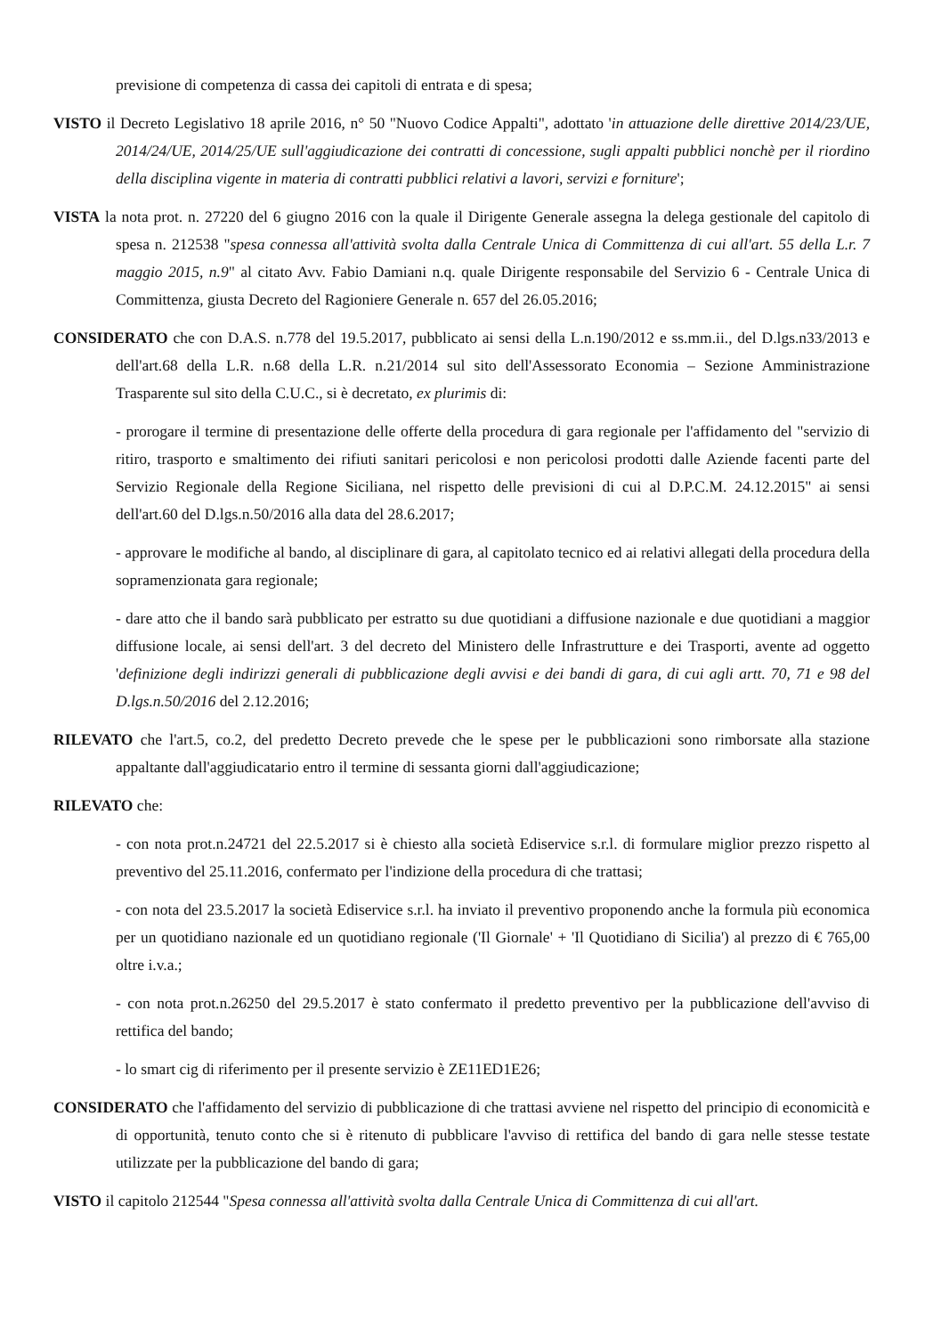previsione di competenza di cassa dei capitoli di entrata e di spesa;
VISTO il Decreto Legislativo 18 aprile 2016, n° 50 "Nuovo Codice Appalti", adottato 'in attuazione delle direttive 2014/23/UE, 2014/24/UE, 2014/25/UE sull'aggiudicazione dei contratti di concessione, sugli appalti pubblici nonchè per il riordino della disciplina vigente in materia di contratti pubblici relativi a lavori, servizi e forniture';
VISTA la nota prot. n. 27220 del 6 giugno 2016 con la quale il Dirigente Generale assegna la delega gestionale del capitolo di spesa n. 212538 "spesa connessa all'attività svolta dalla Centrale Unica di Committenza di cui all'art. 55 della L.r. 7 maggio 2015, n.9" al citato Avv. Fabio Damiani n.q. quale Dirigente responsabile del Servizio 6 - Centrale Unica di Committenza, giusta Decreto del Ragioniere Generale n. 657 del 26.05.2016;
CONSIDERATO che con D.A.S. n.778 del 19.5.2017, pubblicato ai sensi della L.n.190/2012 e ss.mm.ii., del D.lgs.n33/2013 e dell'art.68 della L.R. n.68 della L.R. n.21/2014 sul sito dell'Assessorato Economia – Sezione Amministrazione Trasparente sul sito della C.U.C., si è decretato, ex plurimis di:
- prorogare il termine di presentazione delle offerte della procedura di gara regionale per l'affidamento del "servizio di ritiro, trasporto e smaltimento dei rifiuti sanitari pericolosi e non pericolosi prodotti dalle Aziende facenti parte del Servizio Regionale della Regione Siciliana, nel rispetto delle previsioni di cui al D.P.C.M. 24.12.2015" ai sensi dell'art.60 del D.lgs.n.50/2016 alla data del 28.6.2017;
- approvare le modifiche al bando, al disciplinare di gara, al capitolato tecnico ed ai relativi allegati della procedura della sopramenzionata gara regionale;
- dare atto che il bando sarà pubblicato per estratto su due quotidiani a diffusione nazionale e due quotidiani a maggior diffusione locale, ai sensi dell'art. 3 del decreto del Ministero delle Infrastrutture e dei Trasporti, avente ad oggetto 'definizione degli indirizzi generali di pubblicazione degli avvisi e dei bandi di gara, di cui agli artt. 70, 71 e 98 del D.lgs.n.50/2016 del 2.12.2016;
RILEVATO che l'art.5, co.2, del predetto Decreto prevede che le spese per le pubblicazioni sono rimborsate alla stazione appaltante dall'aggiudicatario entro il termine di sessanta giorni dall'aggiudicazione;
RILEVATO che:
- con nota prot.n.24721 del 22.5.2017 si è chiesto alla società Ediservice s.r.l. di formulare miglior prezzo rispetto al preventivo del 25.11.2016, confermato per l'indizione della procedura di che trattasi;
- con nota del 23.5.2017 la società Ediservice s.r.l. ha inviato il preventivo proponendo anche la formula più economica per un quotidiano nazionale ed un quotidiano regionale ('Il Giornale' + 'Il Quotidiano di Sicilia') al prezzo di € 765,00 oltre i.v.a.;
- con nota prot.n.26250 del 29.5.2017 è stato confermato il predetto preventivo per la pubblicazione dell'avviso di rettifica del bando;
- lo smart cig di riferimento per il presente servizio è ZE11ED1E26;
CONSIDERATO che l'affidamento del servizio di pubblicazione di che trattasi avviene nel rispetto del principio di economicità e di opportunità, tenuto conto che si è ritenuto di pubblicare l'avviso di rettifica del bando di gara nelle stesse testate utilizzate per la pubblicazione del bando di gara;
VISTO il capitolo 212544 "Spesa connessa all'attività svolta dalla Centrale Unica di Committenza di cui all'art.